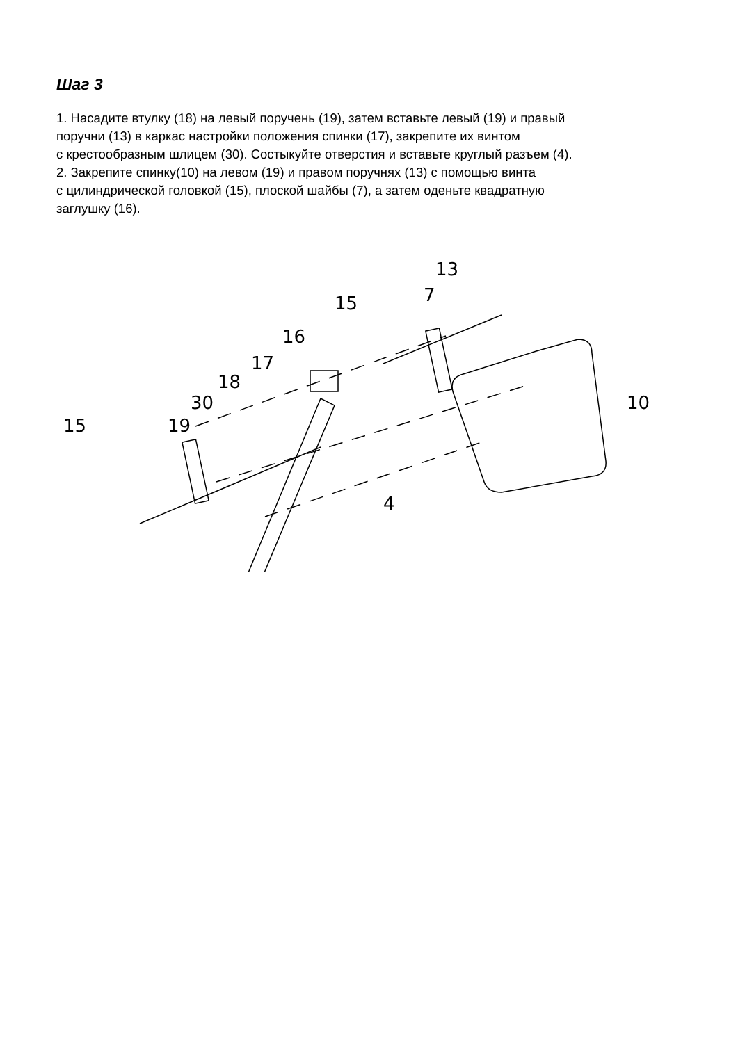Шаг 3
1. Насадите втулку (18) на левый поручень (19), затем вставьте левый (19) и правый
поручни (13) в каркас настройки положения спинки (17), закрепите их винтом
с крестообразным шлицем (30). Состыкуйте отверстия и вставьте круглый разъем (4).
2. Закрепите спинку(10) на левом (19) и правом поручнях (13) с помощью винта
с цилиндрической головкой (15), плоской шайбы (7), а затем оденьте квадратную
заглушку (16).
13
7
15
16
17
18
30
19
15
10
4